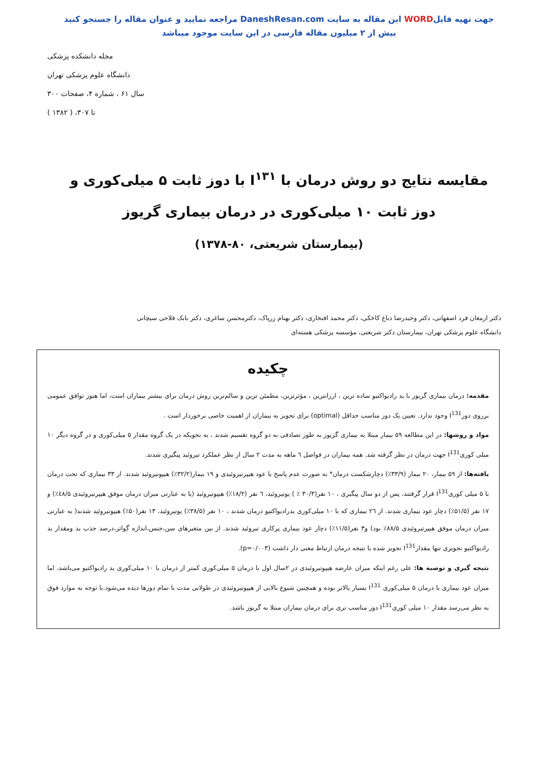جهت تهیه فایلWORD این مقاله به سایت DaneshResan.com مراجعه نمایید و عنوان مقاله را جستجو کنید
بیش از ۲ میلیون مقاله فارسی در این سایت موجود میباشد
مجله دانشکده پزشکی
دانشگاه علوم پزشکی تهران
سال ۶۱ ، شماره ۴، صفحات ۳۰۰ تا ۳۰۷، ( ۱۳۸۲ )
مقایسه نتایج دو روش درمان با I<sup>۱۳۱</sup> با دوز ثابت ۵ میلی‌کوری و دوز ثابت ۱۰ میلی‌کوری در درمان بیماری گریوز
(بیمارستان شریعتی، ۸۰-۱۳۷۸)
دکتر ارمغان فرد اصفهانی، دکتر وحیدرضا دباغ کاخکی، دکتر محمد افتخاری، دکتر بهنام زرپاک، دکترمحسن ساغری، دکتر بابک فلاحی سیچانی
دانشگاه علوم پزشکی تهران، بیمارستان دکتر شریعتی، مؤسسه پزشکی هسته‌ای
چکیده
مقدمه: درمان بیماری گریوز با ید رادیواکتیو ساده ترین ، ارزانترین ، مؤثرترین، مطمئن ترین و سالم‌ترین روش درمان برای بیشتر بیماران است، اما هنوز توافق عمومی برروی دوزI<sup>131</sup> وجود ندارد. تعیین یک دوز مناسب حداقل (optimal) برای تجویز به بیماران از اهمیت خاصی برخوردار است .
مواد و روشها: در این مطالعه ۵۹ بیمار مبتلا به بیماری گریوز به طور تصادفی به دو گروه تقسیم شدند ، به نحویکه در یک گروه مقدار ۵ میلی‌کوری و در گروه دیگر ۱۰ میلی کوریI<sup>131</sup> جهت درمان در نظر گرفته شد. همه بیماران در فواصل ٦ ماهه به مدت ۲ سال از نظر عملکرد تیروئید پیگیری شدند.
یافته‌ها: از ۵۹ بیمار، ۲۰ بیمار (۳۳/۹٪) دچارشکست درمان* به صورت عدم پاسخ یا عود هیپرتیروئیدی و ۱۹ بیمار(۳۲/۲٪) هیپوتیروئید شدند. از ۳۳ بیماری که تحت درمان با ۵ میلی کوریI<sup>131</sup> قرار گرفتند، پس از دو سال پیگیری ، ۱۰ نفر(۳۰/۳ ٪ ) یوتیروئید، ٦ نفر (۱۸/۲٪) هیپوتیروئید (یا به عبارتی میزان درمان موفق هیپرتیروئیدی ٤۸/۵٪) و ۱۷ نفر (۵۱/۵٪) دچار عود بیماری شدند. از ٢٦ بیماری که با ۱۰ میلی‌کوری یدرادیواکتیو درمان شدند ، ۱۰ نفر (۳۸/۵٪) یوتیروئید، ۱۳ نفر(۵۰٪) هیپوتیروئید شدند( به عبارتی میزان درمان موفق هیپرتیروئیدی ۸۸/۵٪ بود) و۳ نفر(۱۱/۵٪) دچار عود بیماری پرکاری تیروئید شدند. از بین متغیرهای سن،جنس،اندازه گواتر،درصد جذب ید ومقدار ید رادیواکتیو تجویزی تنها مقدارI<sup>131</sup> تجویز شده با نتیجه درمان ارتباط معنی دار داشت (p=۰/۰۰۳).
نتیجه گیری و توصیه ها: علی رغم اینکه میزان عارضه هیپوتیروئیدی در ۲سال اول با درمان ۵ میلی‌کوری کمتر از درمان با ۱۰ میلی‌کوری ید رادیواکتیو می‌باشد، اما میزان عود بیماری با درمان ۵ میلی‌کوری I<sup>131</sup> بسیار بالاتر بوده و همچنین شیوع بالایی از هیپوتیروئیدی در طولانی مدت با تمام دوزها دیده می‌شود.با توجه به موارد فوق به نظر می‌رسد مقدار ۱۰ میلی کوریI<sup>131</sup> دوز مناسب تری برای درمان بیماران مبتلا به گریوز باشد.